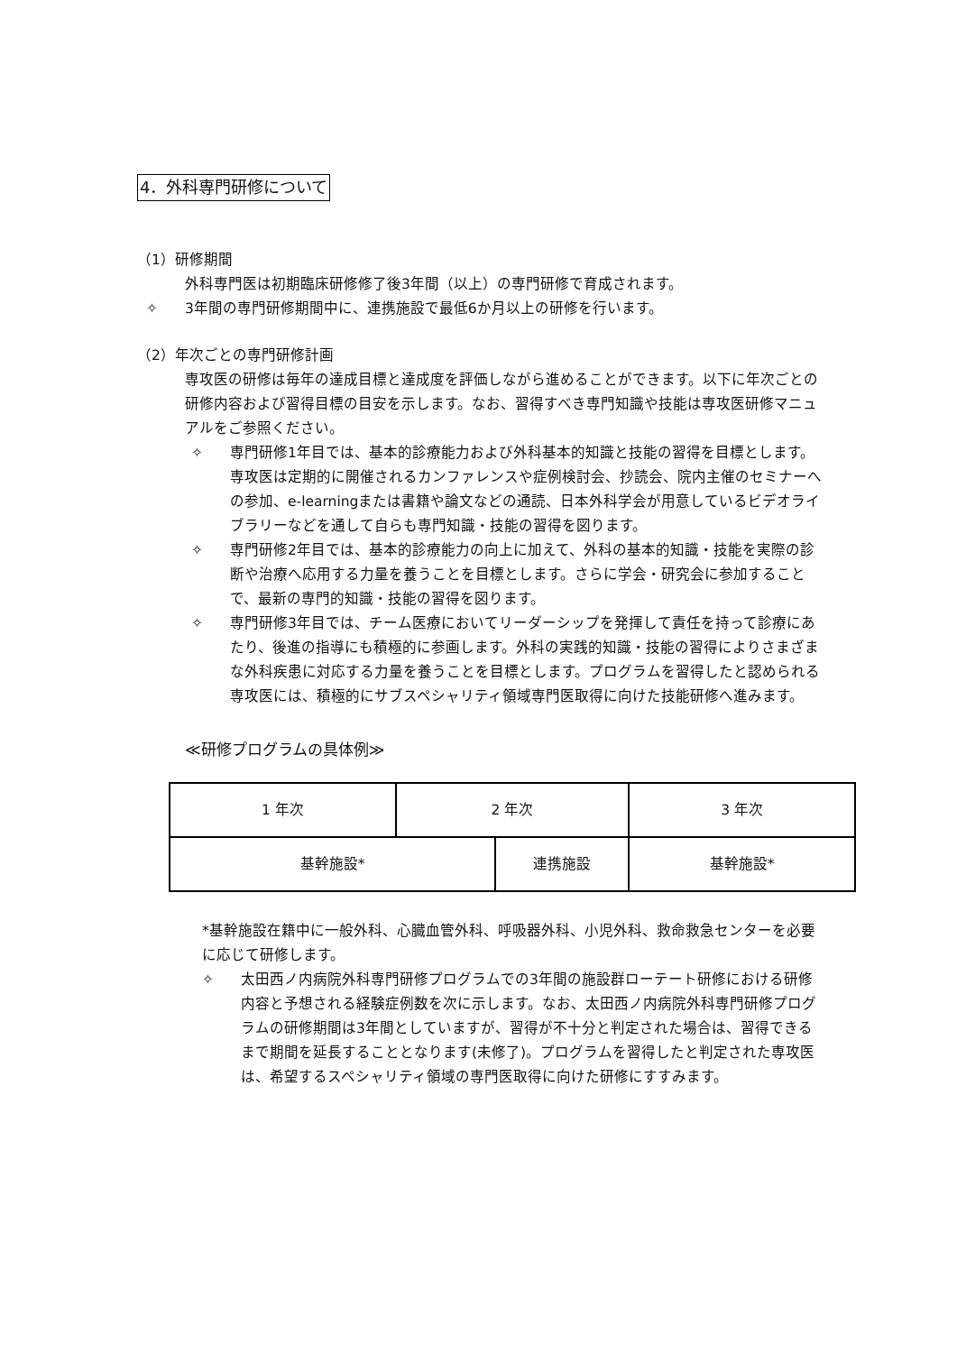4．外科専門研修について
（1）研修期間
外科専門医は初期臨床研修修了後3年間（以上）の専門研修で育成されます。
✧ 3年間の専門研修期間中に、連携施設で最低6か月以上の研修を行います。
（2）年次ごとの専門研修計画
専攻医の研修は毎年の達成目標と達成度を評価しながら進めることができます。以下に年次ごとの研修内容および習得目標の目安を示します。なお、習得すべき専門知識や技能は専攻医研修マニュアルをご参照ください。
✧ 専門研修1年目では、基本的診療能力および外科基本的知識と技能の習得を目標とします。専攻医は定期的に開催されるカンファレンスや症例検討会、抄読会、院内主催のセミナーへの参加、e-learningまたは書籍や論文などの通読、日本外科学会が用意しているビデオライブラリーなどを通して自らも専門知識・技能の習得を図ります。
✧ 専門研修2年目では、基本的診療能力の向上に加えて、外科の基本的知識・技能を実際の診断や治療へ応用する力量を養うことを目標とします。さらに学会・研究会に参加することで、最新の専門的知識・技能の習得を図ります。
✧ 専門研修3年目では、チーム医療においてリーダーシップを発揮して責任を持って診療にあたり、後進の指導にも積極的に参画します。外科の実践的知識・技能の習得によりさまざまな外科疾患に対応する力量を養うことを目標とします。プログラムを習得したと認められる専攻医には、積極的にサブスペシャリティ領域専門医取得に向けた技能研修へ進みます。
≪研修プログラムの具体例≫
| 1 年次 | 2 年次 | | 3 年次 |
| 基幹施設* | | 連携施設 | 基幹施設* |
*基幹施設在籍中に一般外科、心臓血管外科、呼吸器外科、小児外科、救命救急センターを必要に応じて研修します。
✧ 太田西ノ内病院外科専門研修プログラムでの3年間の施設群ローテート研修における研修内容と予想される経験症例数を次に示します。なお、太田西ノ内病院外科専門研修プログラムの研修期間は3年間としていますが、習得が不十分と判定された場合は、習得できるまで期間を延長することとなります(未修了)。プログラムを習得したと判定された専攻医は、希望するスペシャリティ領域の専門医取得に向けた研修にすすみます。